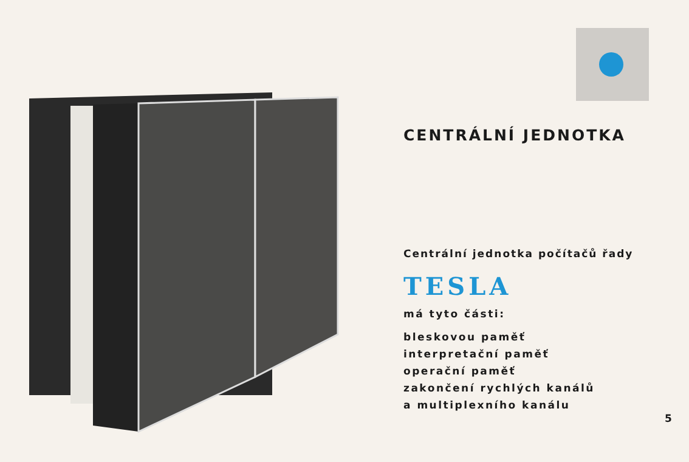CENTRÁLNÍ JEDNOTKA
Centrální jednotka počítačů řady
TESLA
má tyto části:
bleskovou paměť
interpretační paměť
operační paměť
zakončení rychlých kanálů
a multiplexního kanálu
5